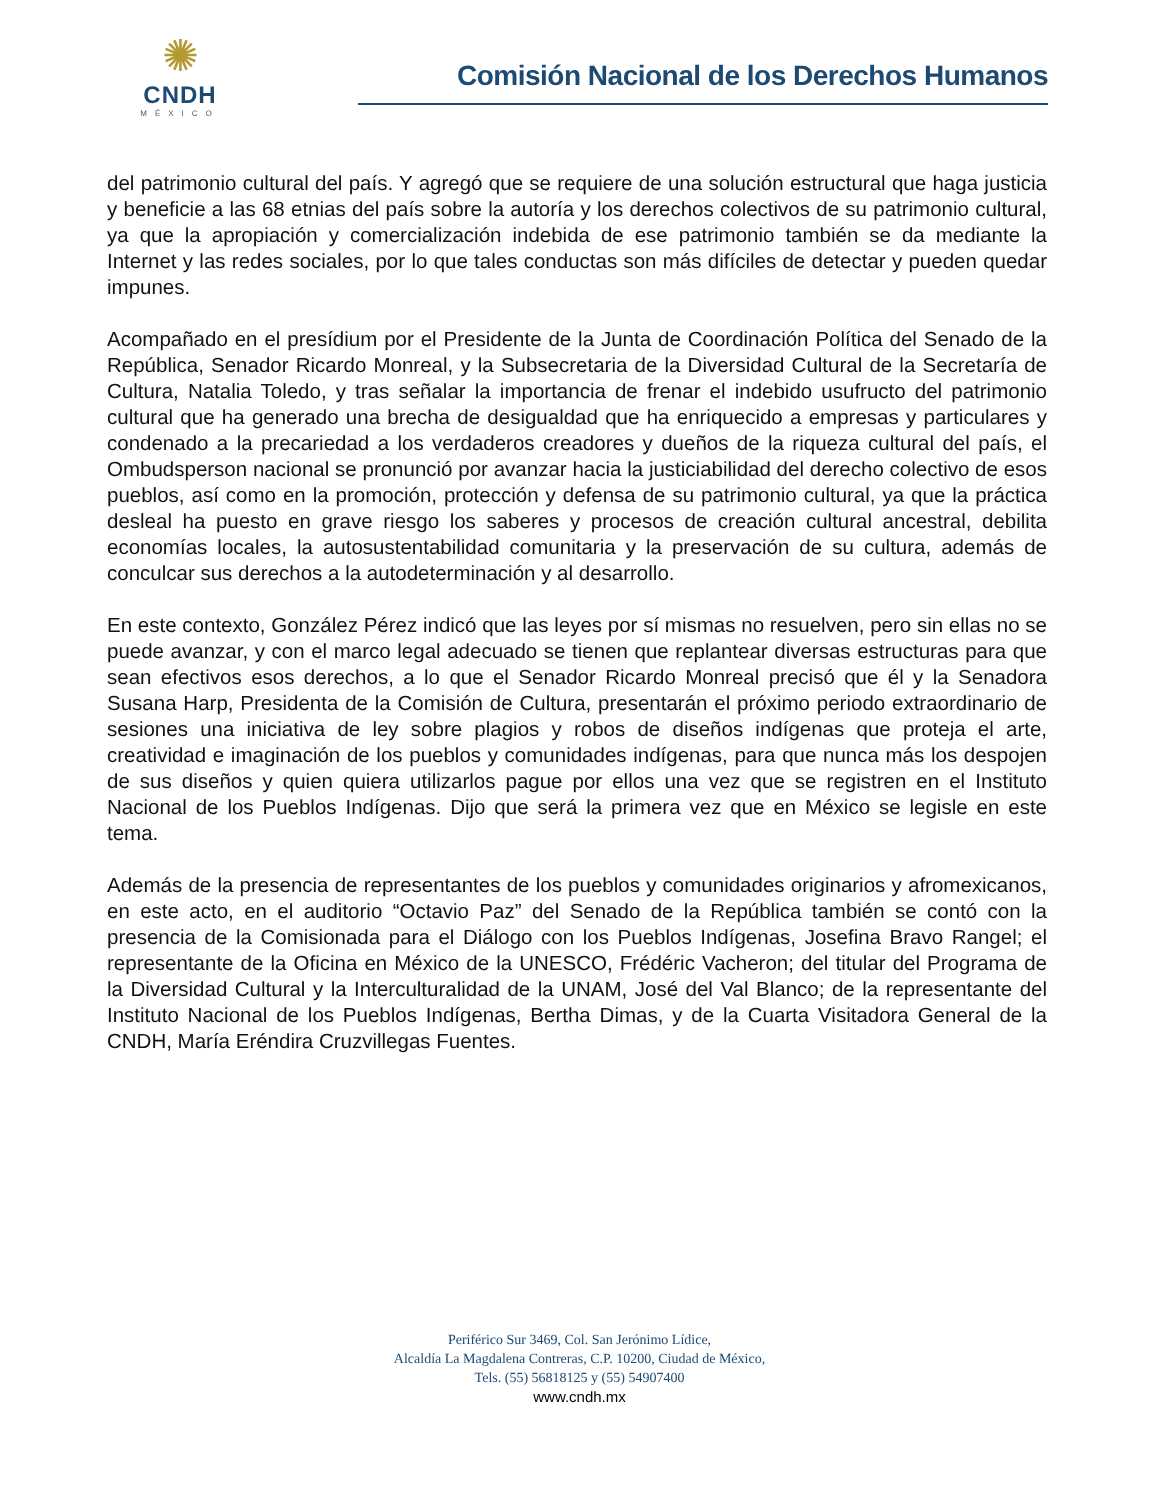✺
CNDH
MÉXICO
Comisión Nacional de los Derechos Humanos
del patrimonio cultural del país. Y agregó que se requiere de una solución estructural que haga justicia y beneficie a las 68 etnias del país sobre la autoría y los derechos colectivos de su patrimonio cultural, ya que la apropiación y comercialización indebida de ese patrimonio también se da mediante la Internet y las redes sociales, por lo que tales conductas son más difíciles de detectar y pueden quedar impunes.
Acompañado en el presídium por el Presidente de la Junta de Coordinación Política del Senado de la República, Senador Ricardo Monreal, y la Subsecretaria de la Diversidad Cultural de la Secretaría de Cultura, Natalia Toledo, y tras señalar la importancia de frenar el indebido usufructo del patrimonio cultural que ha generado una brecha de desigualdad que ha enriquecido a empresas y particulares y condenado a la precariedad a los verdaderos creadores y dueños de la riqueza cultural del país, el Ombudsperson nacional se pronunció por avanzar hacia la justiciabilidad del derecho colectivo de esos pueblos, así como en la promoción, protección y defensa de su patrimonio cultural, ya que la práctica desleal ha puesto en grave riesgo los saberes y procesos de creación cultural ancestral, debilita economías locales, la autosustentabilidad comunitaria y la preservación de su cultura, además de conculcar sus derechos a la autodeterminación y al desarrollo.
En este contexto, González Pérez indicó que las leyes por sí mismas no resuelven, pero sin ellas no se puede avanzar, y con el marco legal adecuado se tienen que replantear diversas estructuras para que sean efectivos esos derechos, a lo que el Senador Ricardo Monreal precisó que él y la Senadora Susana Harp, Presidenta de la Comisión de Cultura, presentarán el próximo periodo extraordinario de sesiones una iniciativa de ley sobre plagios y robos de diseños indígenas que proteja el arte, creatividad e imaginación de los pueblos y comunidades indígenas, para que nunca más los despojen de sus diseños y quien quiera utilizarlos pague por ellos una vez que se registren en el Instituto Nacional de los Pueblos Indígenas. Dijo que será la primera vez que en México se legisle en este tema.
Además de la presencia de representantes de los pueblos y comunidades originarios y afromexicanos, en este acto, en el auditorio “Octavio Paz” del Senado de la República también se contó con la presencia de la Comisionada para el Diálogo con los Pueblos Indígenas, Josefina Bravo Rangel; el representante de la Oficina en México de la UNESCO, Frédéric Vacheron; del titular del Programa de la Diversidad Cultural y la Interculturalidad de la UNAM, José del Val Blanco; de la representante del Instituto Nacional de los Pueblos Indígenas, Bertha Dimas, y de la Cuarta Visitadora General de la CNDH, María Eréndira Cruzvillegas Fuentes.
Periférico Sur 3469, Col. San Jerónimo Lídice,
Alcaldía La Magdalena Contreras, C.P. 10200, Ciudad de México,
Tels. (55) 56818125 y (55) 54907400
www.cndh.mx